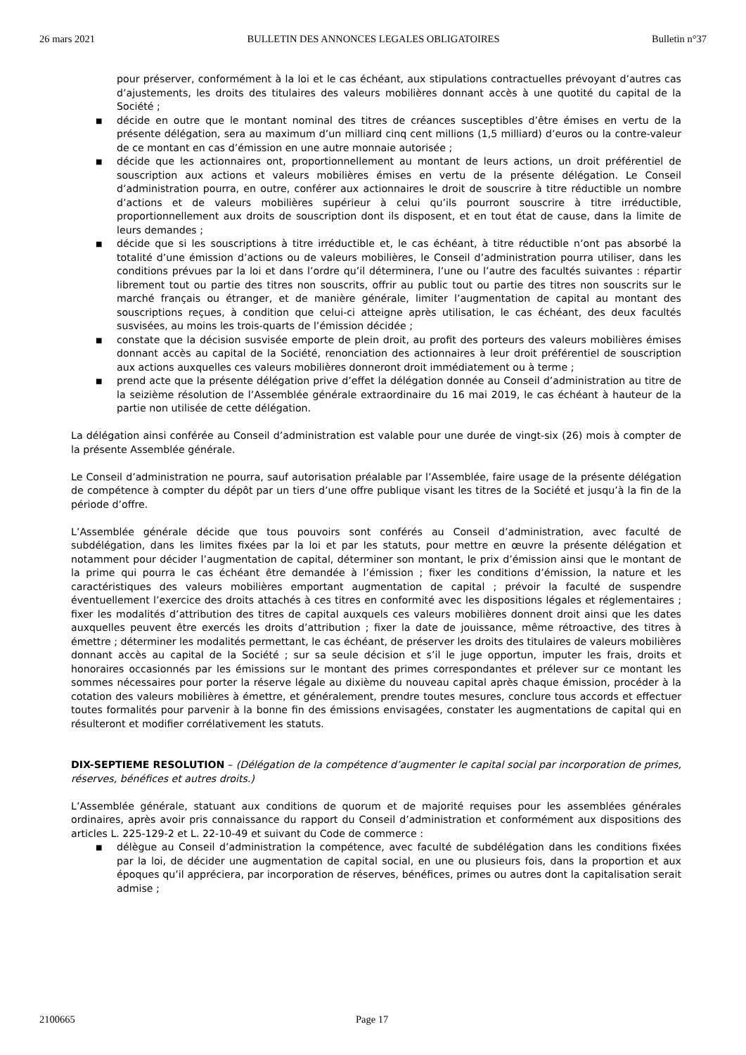26 mars 2021 BULLETIN DES ANNONCES LEGALES OBLIGATOIRES Bulletin n°37
pour préserver, conformément à la loi et le cas échéant, aux stipulations contractuelles prévoyant d’autres cas d’ajustements, les droits des titulaires des valeurs mobilières donnant accès à une quotité du capital de la Société ;
■ décide en outre que le montant nominal des titres de créances susceptibles d’être émises en vertu de la présente délégation, sera au maximum d’un milliard cinq cent millions (1,5 milliard) d’euros ou la contre-valeur de ce montant en cas d’émission en une autre monnaie autorisée ;
■ décide que les actionnaires ont, proportionnellement au montant de leurs actions, un droit préférentiel de souscription aux actions et valeurs mobilières émises en vertu de la présente délégation. Le Conseil d’administration pourra, en outre, conférer aux actionnaires le droit de souscrire à titre réductible un nombre d’actions et de valeurs mobilières supérieur à celui qu’ils pourront souscrire à titre irréductible, proportionnellement aux droits de souscription dont ils disposent, et en tout état de cause, dans la limite de leurs demandes ;
■ décide que si les souscriptions à titre irréductible et, le cas échéant, à titre réductible n’ont pas absorbé la totalité d’une émission d’actions ou de valeurs mobilières, le Conseil d’administration pourra utiliser, dans les conditions prévues par la loi et dans l’ordre qu’il déterminera, l’une ou l’autre des facultés suivantes : répartir librement tout ou partie des titres non souscrits, offrir au public tout ou partie des titres non souscrits sur le marché français ou étranger, et de manière générale, limiter l’augmentation de capital au montant des souscriptions reçues, à condition que celui-ci atteigne après utilisation, le cas échéant, des deux facultés susvisées, au moins les trois-quarts de l’émission décidée ;
■ constate que la décision susvisée emporte de plein droit, au profit des porteurs des valeurs mobilières émises donnant accès au capital de la Société, renonciation des actionnaires à leur droit préférentiel de souscription aux actions auxquelles ces valeurs mobilières donneront droit immédiatement ou à terme ;
■ prend acte que la présente délégation prive d’effet la délégation donnée au Conseil d’administration au titre de la seizième résolution de l’Assemblée générale extraordinaire du 16 mai 2019, le cas échéant à hauteur de la partie non utilisée de cette délégation.
La délégation ainsi conférée au Conseil d’administration est valable pour une durée de vingt-six (26) mois à compter de la présente Assemblée générale.
Le Conseil d’administration ne pourra, sauf autorisation préalable par l’Assemblée, faire usage de la présente délégation de compétence à compter du dépôt par un tiers d’une offre publique visant les titres de la Société et jusqu’à la fin de la période d’offre.
L’Assemblée générale décide que tous pouvoirs sont conférés au Conseil d’administration, avec faculté de subdélégation, dans les limites fixées par la loi et par les statuts, pour mettre en œuvre la présente délégation et notamment pour décider l’augmentation de capital, déterminer son montant, le prix d’émission ainsi que le montant de la prime qui pourra le cas échéant être demandée à l’émission ; fixer les conditions d’émission, la nature et les caractéristiques des valeurs mobilières emportant augmentation de capital ; prévoir la faculté de suspendre éventuellement l’exercice des droits attachés à ces titres en conformité avec les dispositions légales et réglementaires ; fixer les modalités d’attribution des titres de capital auxquels ces valeurs mobilières donnent droit ainsi que les dates auxquelles peuvent être exercés les droits d’attribution ; fixer la date de jouissance, même rétroactive, des titres à émettre ; déterminer les modalités permettant, le cas échéant, de préserver les droits des titulaires de valeurs mobilières donnant accès au capital de la Société ; sur sa seule décision et s’il le juge opportun, imputer les frais, droits et honoraires occasionnés par les émissions sur le montant des primes correspondantes et prélever sur ce montant les sommes nécessaires pour porter la réserve légale au dixième du nouveau capital après chaque émission, procéder à la cotation des valeurs mobilières à émettre, et généralement, prendre toutes mesures, conclure tous accords et effectuer toutes formalités pour parvenir à la bonne fin des émissions envisagées, constater les augmentations de capital qui en résulteront et modifier corrélativement les statuts.
DIX-SEPTIEME RESOLUTION – (Délégation de la compétence d’augmenter le capital social par incorporation de primes, réserves, bénéfices et autres droits.)
L’Assemblée générale, statuant aux conditions de quorum et de majorité requises pour les assemblées générales ordinaires, après avoir pris connaissance du rapport du Conseil d’administration et conformément aux dispositions des articles L. 225-129-2 et L. 22-10-49 et suivant du Code de commerce :
■ délègue au Conseil d’administration la compétence, avec faculté de subdélégation dans les conditions fixées par la loi, de décider une augmentation de capital social, en une ou plusieurs fois, dans la proportion et aux époques qu’il appréciera, par incorporation de réserves, bénéfices, primes ou autres dont la capitalisation serait admise ;
2100665 Page 17